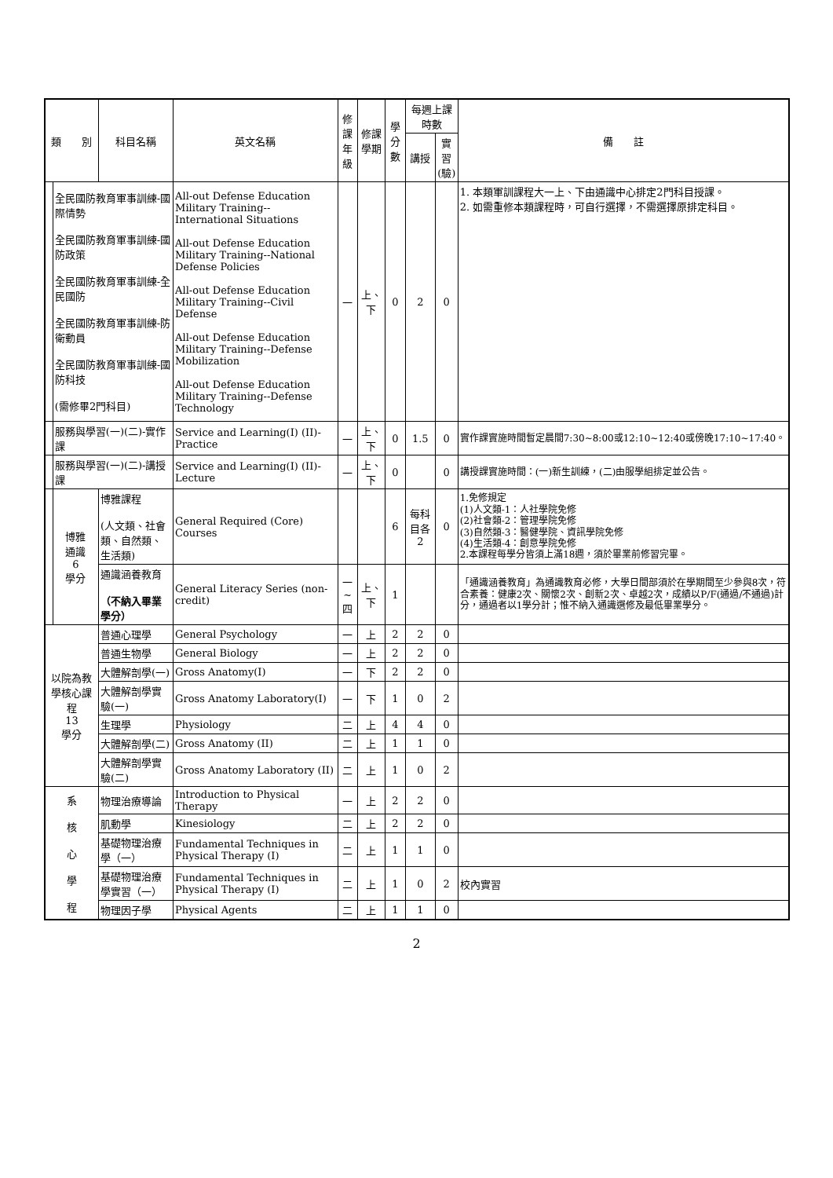| 類 別 | | 科目名稱 | 英文名稱 | 修課 年級 | 修課 學期 | 學分數 | 每週上課時數 | | 備 註 |
| --- | --- | --- | --- | --- | --- | --- | --- | --- | --- |
| | | | | | | | 講授 | 實習 (驗) | |
| | 全民國防教育軍事訓練-國際情勢 全民國防教育軍事訓練-國防政策 全民國防教育軍事訓練-全民國防 全民國防教育軍事訓練-防衛動員 全民國防教育軍事訓練-國防科技 (需修畢2門科目) | | All-out Defense Education Military Training--International Situations All-out Defense Education Military Training--National Defense Policies All-out Defense Education Military Training--Civil Defense All-out Defense Education Military Training--Defense Mobilization All-out Defense Education Military Training--Defense Technology | 一 | 上、下 | 0 | 2 | 0 | 1. 本類軍訓課程大一上、下由通識中心排定2門科目授課。 2. 如需重修本類課程時，可自行選擇，不需選擇原排定科目。 |
| | 服務與學習(一)(二)-實作課 | | Service and Learning(I) (II)-Practice | 一 | 上、下 | 0 | 1.5 | 0 | 實作課實施時間暫定晨間7:30~8:00或12:10~12:40或傍晚17:10~17:40。 |
| | 服務與學習(一)(二)-講授課 | | Service and Learning(I) (II)-Lecture | 一 | 上、下 | 0 | | 0 | 講授課實施時間：(一)新生訓練，(二)由服學組排定並公告。 |
| | 博雅 通識 6 學分 | 博雅課程 (人文類、社會類、自然類、生活類) | General Required (Core) Courses | | | 6 | 每科目各2 | 0 | 1.免修規定 (1)人文類-1：人社學院免修 (2)社會類-2：管理學院免修 (3)自然類-3：醫健學院、資訊學院免修 (4)生活類-4：創意學院免修 2.本課程每學分皆須上滿18週，須於畢業前修習完畢。 |
| | | 通識涵養教育 （不納入畢業學分） | General Literacy Series (non-credit) | 一~四 | 上、下 | 1 | | | 「通識涵養教育」為通識教育必修，大學日間部須於在學期間至少參與8次，符合素養：健康2次、關懷2次、創新2次、卓越2次，成績以P/F(通過/不通過)計分，通過者以1學分計；惟不納入通識選修及最低畢業學分。 |
| 以院為教學核心課程 13 學分 | | 普通心理學 | General Psychology | 一 | 上 | 2 | 2 | 0 | |
| | | 普通生物學 | General Biology | 一 | 上 | 2 | 2 | 0 | |
| | | 大體解剖學(一) | Gross Anatomy(I) | 一 | 下 | 2 | 2 | 0 | |
| | | 大體解剖學實驗(一) | Gross Anatomy Laboratory(I) | 一 | 下 | 1 | 0 | 2 | |
| | | 生理學 | Physiology | 二 | 上 | 4 | 4 | 0 | |
| | | 大體解剖學(二) | Gross Anatomy (II) | 二 | 上 | 1 | 1 | 0 | |
| | | 大體解剖學實驗(二) | Gross Anatomy Laboratory (II) | 二 | 上 | 1 | 0 | 2 | |
| 系 核 心 學 程 | | 物理治療導論 | Introduction to Physical Therapy | 一 | 上 | 2 | 2 | 0 | |
| | | 肌動學 | Kinesiology | 二 | 上 | 2 | 2 | 0 | |
| | | 基礎物理治療學（一） | Fundamental Techniques in Physical Therapy (I) | 二 | 上 | 1 | 1 | 0 | |
| | | 基礎物理治療學實習（一） | Fundamental Techniques in Physical Therapy (I) | 二 | 上 | 1 | 0 | 2 | 校內實習 |
| | | 物理因子學 | Physical Agents | 二 | 上 | 1 | 1 | 0 | |
2